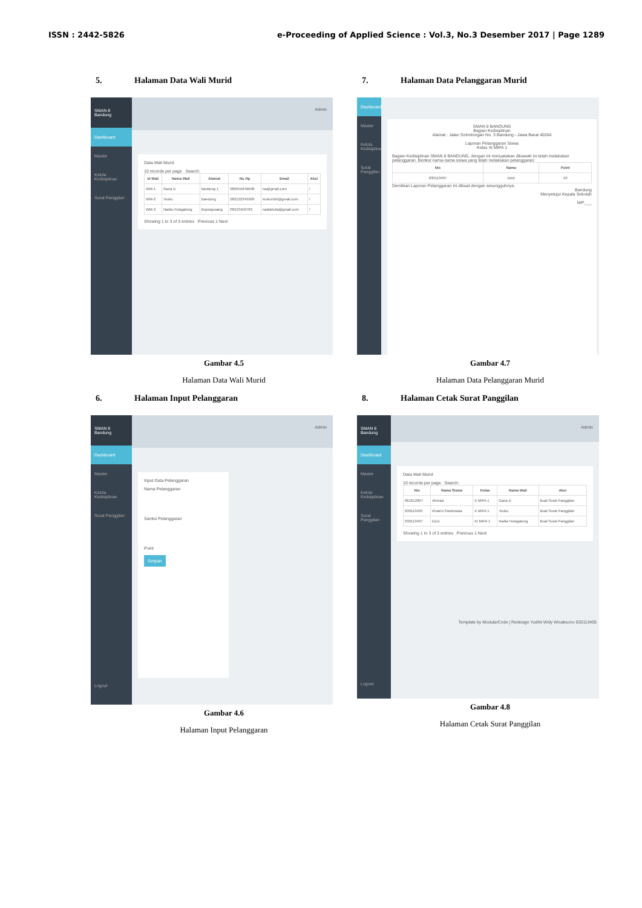ISSN : 2442-5826 e-Proceeding of Applied Science : Vol.3, No.3 Desember 2017 | Page 1289
5. Halaman Data Wali Murid
SMAN 8 Bandung
Dashboard
Master
Kelola Kedisiplinan
Surat Panggilan
Admin
Data Wali Murid
10 records per page Search:
| Id Wali | Nama Wali | Alamat | No Hp | Email | Aksi |
| --- | --- | --- | --- | --- | --- |
| WM-1 | Gana D | bandung 1 | 085655649698 | na@gmail.com | / |
| WM-2 | Teuku | Bandung | 082122345909 | teukurizki@gmail.com | / |
| WM-3 | Nadia Hutagalung | Bojongsoang | 08123456789 | nadiahuta@gmail.com | / |
Showing 1 to 3 of 3 entries Previous 1 Next
Gambar 4.5
Halaman Data Wali Murid
7. Halaman Data Pelanggaran Murid
Dashboard
Master
Kelola Kedisiplinan
Surat Panggilan
SMAN 8 BANDUNG
Bagian Kedisiplinan
Alamat : Jalan Solontongan No. 3 Bandung - Jawa Barat 40264
Laporan Pelanggaran Siswa
Kelas XI MIPA 1
Bagian Kedisiplinan SMAN 8 BANDUNG, dengan ini menyatakan dibawah ini telah melakukan pelanggaran. Berikut nama-nama siswa yang telah melakukan pelanggaran:
| Nis | Nama | Point |
| --- | --- | --- |
| 630113407 | Dzul | 10 |
Demikian Laporan Pelanggaran ini dibuat dengan sesungguhnya.
Bandung
Menyetujui Kepala Sekolah
NIP.___
Gambar 4.7
Halaman Data Pelanggaran Murid
6. Halaman Input Pelanggaran
SMAN 8 Bandung
Dashboard
Master
Kelola Kedisiplinan
Surat Panggilan
Logout
Admin
Input Data Pelanggaran
Nama Pelanggaran
Sanksi Pelanggaran
Point
Simpan
Gambar 4.6
Halaman Input Pelanggaran
8. Halaman Cetak Surat Panggilan
SMAN 8 Bandung
Dashboard
Master
Kelola Kedisiplinan
Surat Panggilan
Logout
Admin
Data Wali Murid
10 records per page Search:
| Nis | Nama Siswa | Kelas | Nama Wali | Aksi |
| --- | --- | --- | --- | --- |
| 061612007 | Ahmad | X MIPA 1 | Gana D | Buat Surat Panggilan |
| 630113405 | Khairul Pandunata | X MIPA 1 | Teuku | Buat Surat Panggilan |
| 630113407 | Dzul | XI MIPA 1 | Nadia Hutagalung | Buat Surat Panggilan |
Showing 1 to 3 of 3 entries Previous 1 Next
Template by ModularCode | Redesign Yudhit Widy Wicaksono 630113405
Gambar 4.8
Halaman Cetak Surat Panggilan